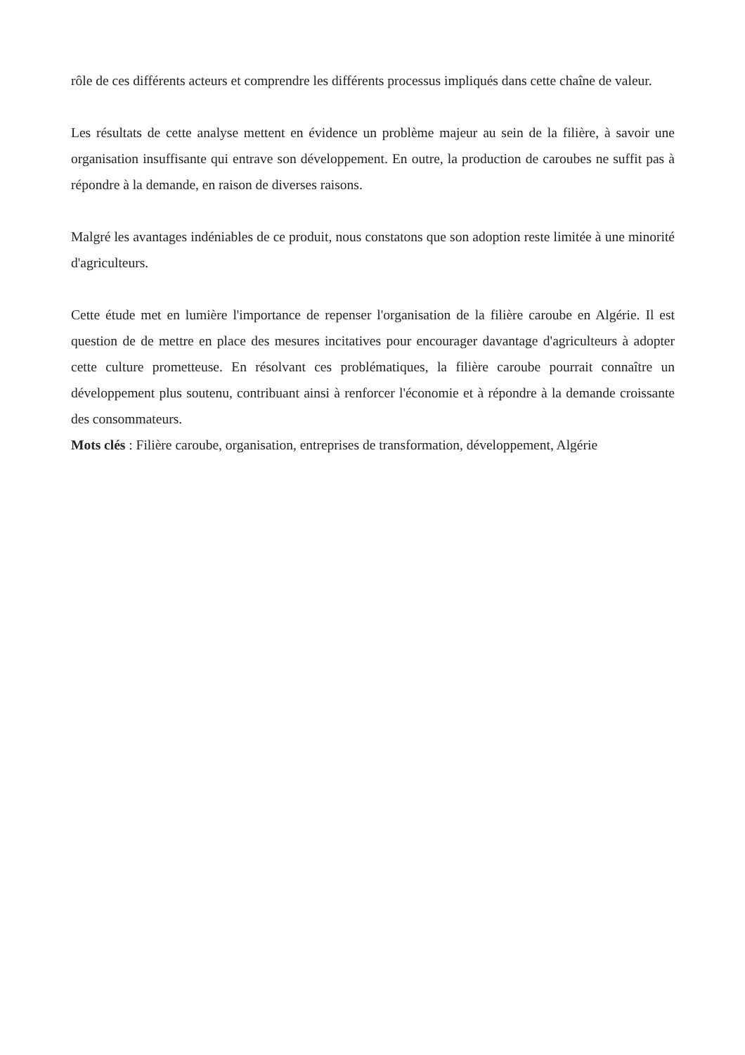rôle de ces différents acteurs et comprendre les différents processus impliqués dans cette chaîne de valeur.
Les résultats de cette analyse mettent en évidence un problème majeur au sein de la filière, à savoir une organisation insuffisante qui entrave son développement. En outre, la production de caroubes ne suffit pas à répondre à la demande, en raison de diverses raisons.
Malgré les avantages indéniables de ce produit, nous constatons que son adoption reste limitée à une minorité d'agriculteurs.
Cette étude met en lumière l'importance de repenser l'organisation de la filière caroube en Algérie. Il est question de de mettre en place des mesures incitatives pour encourager davantage d'agriculteurs à adopter cette culture prometteuse. En résolvant ces problématiques, la filière caroube pourrait connaître un développement plus soutenu, contribuant ainsi à renforcer l'économie et à répondre à la demande croissante des consommateurs.
Mots clés : Filière caroube, organisation, entreprises de transformation, développement, Algérie